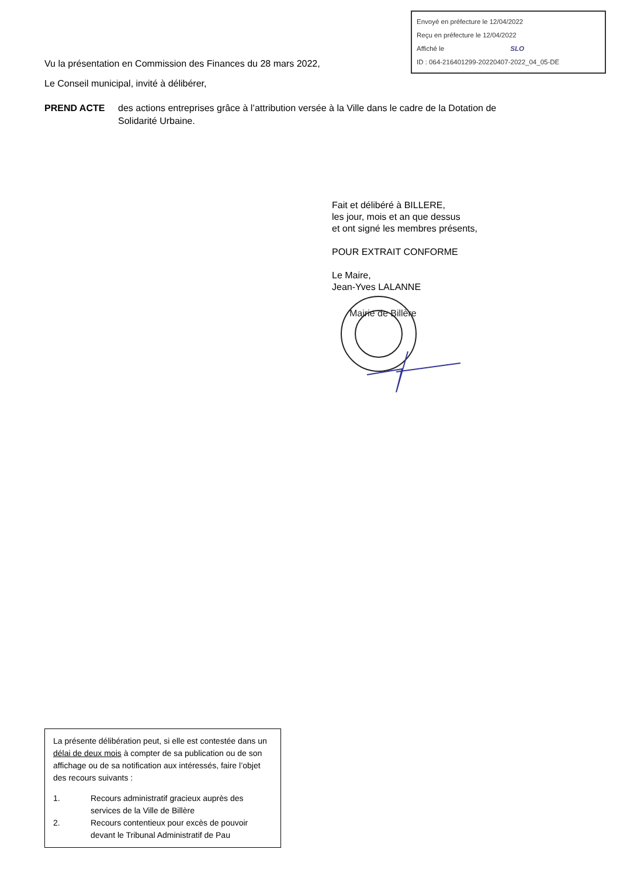Envoyé en préfecture le 12/04/2022
Reçu en préfecture le 12/04/2022
Affiché le SLO
ID : 064-216401299-20220407-2022_04_05-DE
Vu la présentation en Commission des Finances du 28 mars 2022,
Le Conseil municipal, invité à délibérer,
PREND ACTE des actions entreprises grâce à l’attribution versée à la Ville dans le cadre de la Dotation de Solidarité Urbaine.
Fait et délibéré à BILLERE,
les jour, mois et an que dessus
et ont signé les membres présents,
POUR EXTRAIT CONFORME
Le Maire,
Jean-Yves LALANNE
Mairie de Billère
La présente délibération peut, si elle est contestée dans un délai de deux mois à compter de sa publication ou de son affichage ou de sa notification aux intéressés, faire l’objet des recours suivants :
1. Recours administratif gracieux auprès des services de la Ville de Billère
2. Recours contentieux pour excès de pouvoir devant le Tribunal Administratif de Pau